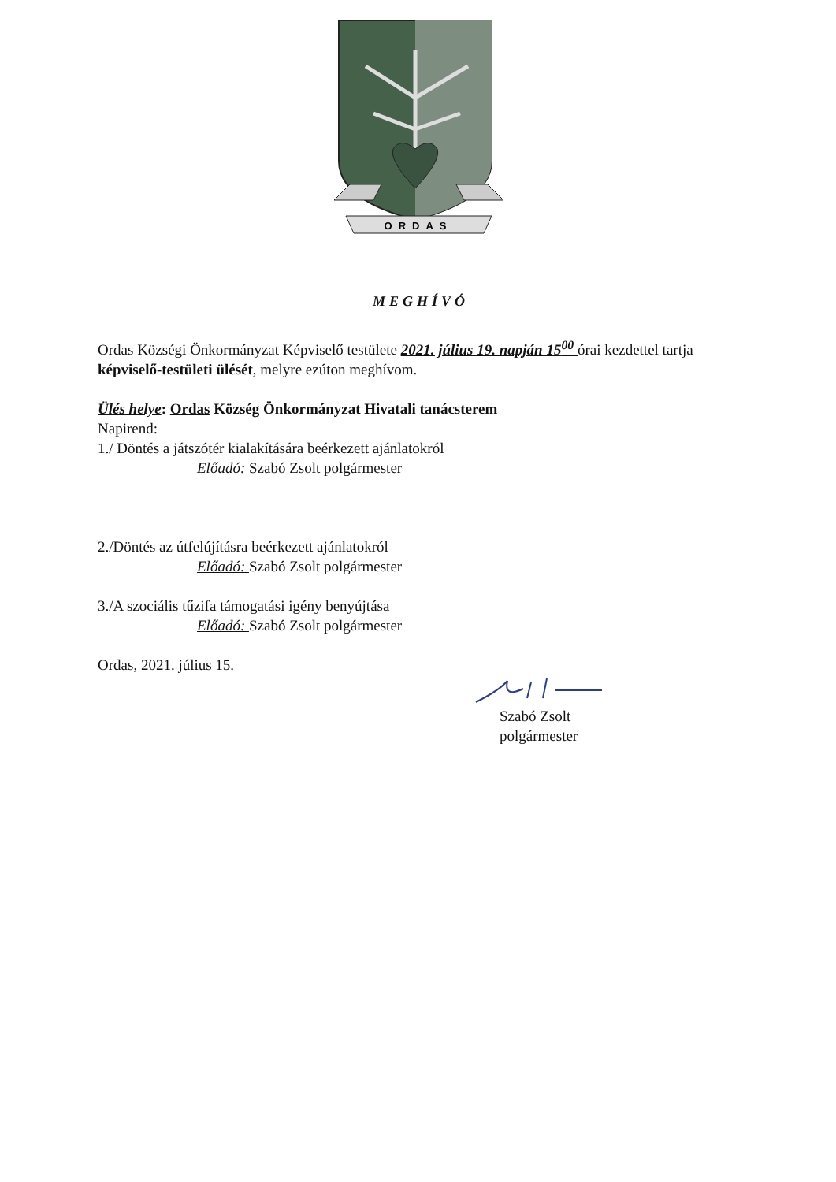ORDAS
MEGHÍVÓ
Ordas Községi Önkormányzat Képviselő testülete 2021. július 19. napján 15<sup>00</sup> órai kezdettel tartja képviselő-testületi ülését, melyre ezúton meghívom.
Ülés helye: Ordas Község Önkormányzat Hivatali tanácsterem
Napirend:
1./ Döntés a játszótér kialakítására beérkezett ajánlatokról
Előadó: Szabó Zsolt polgármester
2./Döntés az útfelújításra beérkezett ajánlatokról
Előadó: Szabó Zsolt polgármester
3./A szociális tűzifa támogatási igény benyújtása
Előadó: Szabó Zsolt polgármester
Ordas, 2021. július 15.
Szabó Zsolt
polgármester